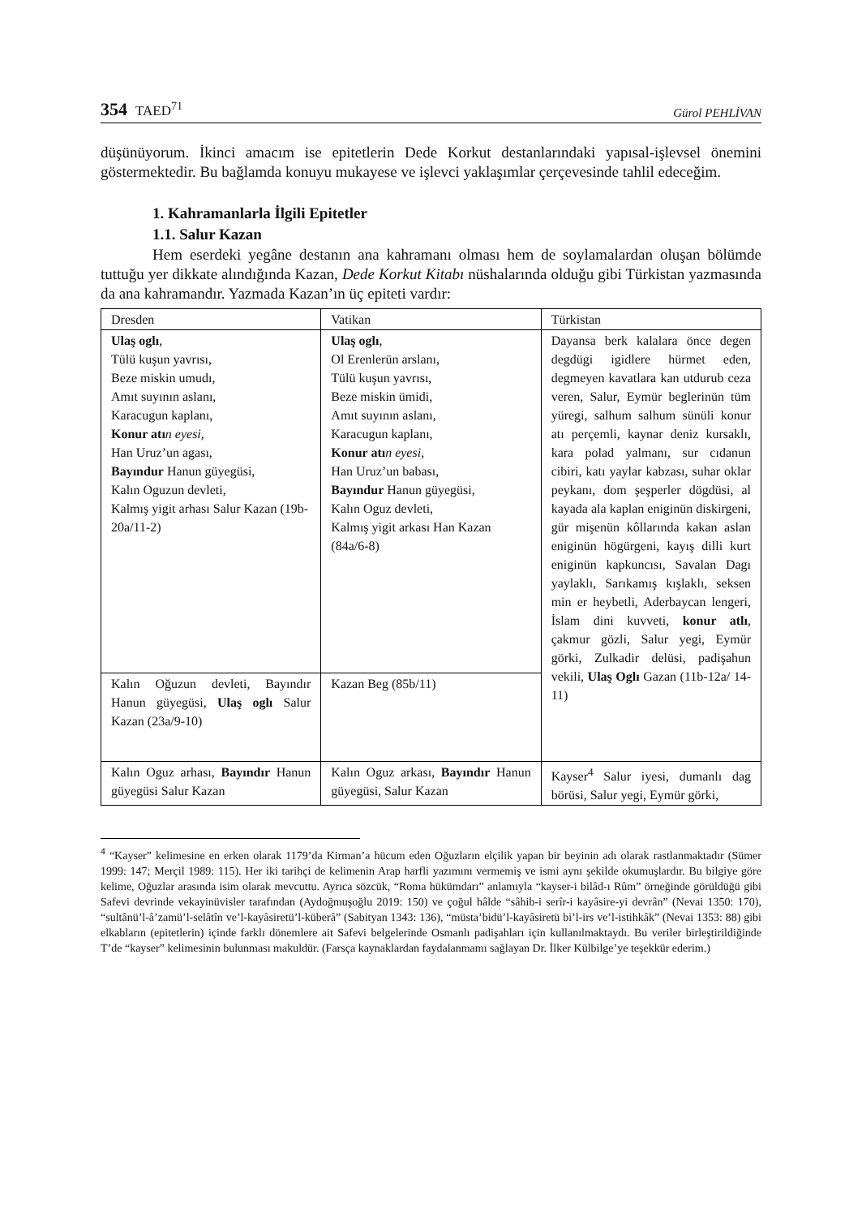354 TAED<sup>71</sup>
Gürol PEHLİVAN
düşünüyorum. İkinci amacım ise epitetlerin Dede Korkut destanlarındaki yapısal-işlevsel önemini göstermektedir. Bu bağlamda konuyu mukayese ve işlevci yaklaşımlar çerçevesinde tahlil edeceğim.
1. Kahramanlarla İlgili Epitetler
1.1. Salur Kazan
Hem eserdeki yegâne destanın ana kahramanı olması hem de soylamalardan oluşan bölümde tuttuğu yer dikkate alındığında Kazan, Dede Korkut Kitabı nüshalarında olduğu gibi Türkistan yazmasında da ana kahramandır. Yazmada Kazan’ın üç epiteti vardır:
| Dresden | Vatikan | Türkistan |
| --- | --- | --- |
| Ulaş oglı , Tülü kuşun yavrısı, Beze miskin umudı, Amıt suyının aslanı, Karacugun kaplanı, Konur atı n eyesi, Han Uruz’un agası, Bayındur Hanun güyegüsi, Kalın Oguzun devleti, Kalmış yigit arhası Salur Kazan (19b-20a/11-2) | Ulaş oglı , Ol Erenlerün arslanı, Tülü kuşun yavrısı, Beze miskin ümidi, Amıt suyının aslanı, Karacugun kaplanı, Konur atı n eyesi, Han Uruz’un babası, Bayındur Hanun güyegüsi, Kalın Oguz devleti, Kalmış yigit arkası Han Kazan (84a/6-8) | Dayansa berk kalalara önce degen degdügi igidlere hürmet eden, degmeyen kavatlara kan utdurub ceza veren, Salur, Eymür beglerinün tüm yüregi, salhum salhum sünüli konur atı perçemli, kaynar deniz kursaklı, kara polad yalmanı, sur cıdanun cibiri, katı yaylar kabzası, suhar oklar peykanı, dom şeşperler dögdüsi, al kayada ala kaplan eniginün diskirgeni, gür mişenün kôllarında kakan aslan eniginün högürgeni, kayış dilli kurt eniginün kapkuncısı, Savalan Dagı yaylaklı, Sarıkamış kışlaklı, seksen min er heybetli, Aderbaycan lengeri, İslam dini kuvveti, konur atlı , çakmur gözli, Salur yegi, Eymür görki, Zulkadir delüsi, padişahun vekili, Ulaş Oglı Gazan (11b-12a/ 14-11) |
| Kalın Oğuzun devleti, Bayındır Hanun güyegüsi, Ulaş oglı Salur Kazan (23a/9-10) | Kazan Beg (85b/11) | |
| Kalın Oguz arhası, Bayındır Hanun güyegüsi Salur Kazan | Kalın Oguz arkası, Bayındır Hanun güyegüsi, Salur Kazan | Kayser<sup>4</sup> Salur iyesi, dumanlı dag börüsi, Salur yegi, Eymür görki, |
<sup>4</sup> “Kayser” kelimesine en erken olarak 1179’da Kirman’a hücum eden Oğuzların elçilik yapan bir beyinin adı olarak rastlanmaktadır (Sümer 1999: 147; Merçil 1989: 115). Her iki tarihçi de kelimenin Arap harfli yazımını vermemiş ve ismi aynı şekilde okumuşlardır. Bu bilgiye göre kelime, Oğuzlar arasında isim olarak mevcuttu. Ayrıca sözcük, “Roma hükümdarı” anlamıyla “kayser-i bilâd-ı Rûm” örneğinde görüldüğü gibi Safevi devrinde vekayinüvisler tarafından (Aydoğmuşoğlu 2019: 150) ve çoğul hâlde “sâhib-i serîr-i kayâsire-yi devrân” (Nevai 1350: 170), “sultânü’l-â’zamü’l-selâtîn ve’l-kayâsiretü’l-küberâ” (Sabityan 1343: 136), “müsta’bidü’l-kayâsiretü bi’l-irs ve’l-istihkâk” (Nevai 1353: 88) gibi elkabların (epitetlerin) içinde farklı dönemlere ait Safevi belgelerinde Osmanlı padişahları için kullanılmaktaydı. Bu veriler birleştirildiğinde T’de “kayser” kelimesinin bulunması makuldür. (Farsça kaynaklardan faydalanmamı sağlayan Dr. İlker Külbilge’ye teşekkür ederim.)